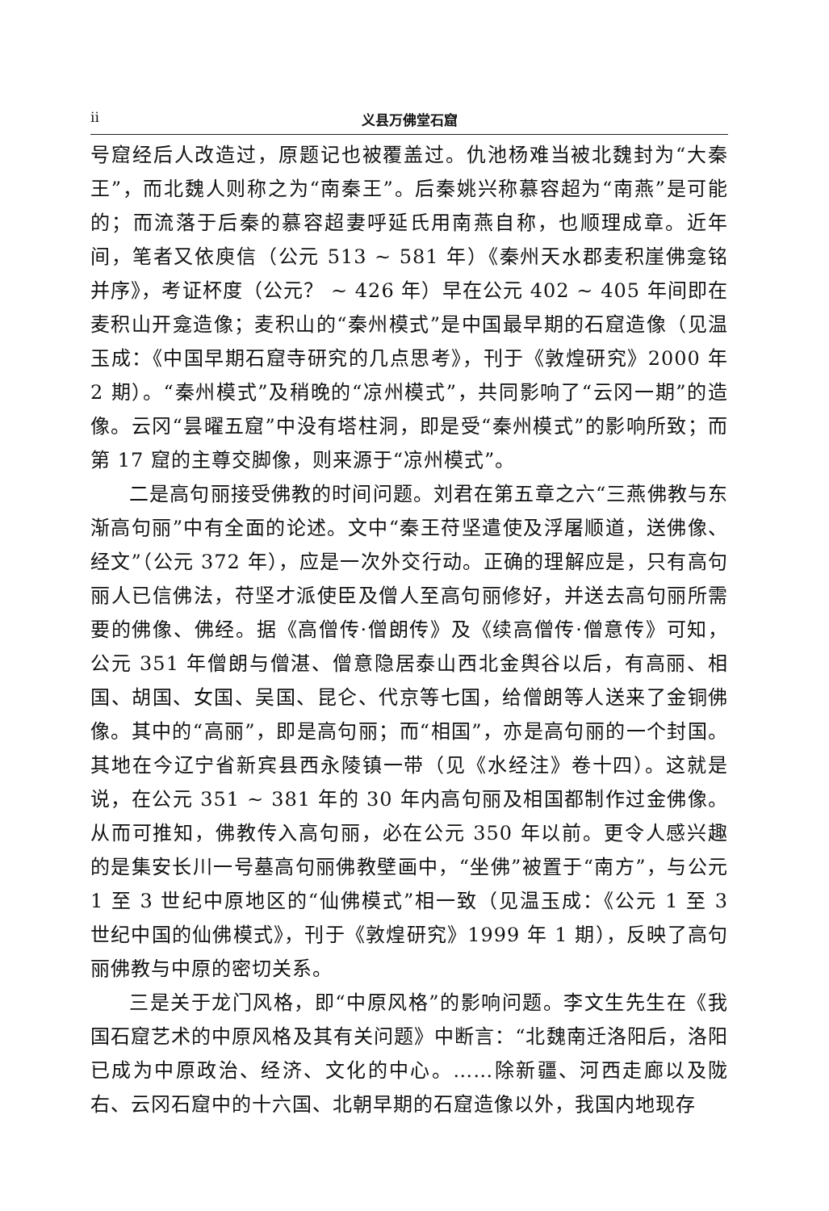ii 义县万佛堂石窟
号窟经后人改造过，原题记也被覆盖过。仇池杨难当被北魏封为“大秦王”，而北魏人则称之为“南秦王”。后秦姚兴称慕容超为“南燕”是可能的；而流落于后秦的慕容超妻呼延氏用南燕自称，也顺理成章。近年间，笔者又依庾信（公元 513 ~ 581 年）《秦州天水郡麦积崖佛龛铭并序》，考证杯度（公元？ ~ 426 年）早在公元 402 ~ 405 年间即在麦积山开龛造像；麦积山的“秦州模式”是中国最早期的石窟造像（见温玉成：《中国早期石窟寺研究的几点思考》，刊于《敦煌研究》2000 年 2 期）。“秦州模式”及稍晚的“凉州模式”，共同影响了“云冈一期”的造像。云冈“昙曜五窟”中没有塔柱洞，即是受“秦州模式”的影响所致；而第 17 窟的主尊交脚像，则来源于“凉州模式”。
二是高句丽接受佛教的时间问题。刘君在第五章之六“三燕佛教与东渐高句丽”中有全面的论述。文中“秦王苻坚遣使及浮屠顺道，送佛像、经文”（公元 372 年），应是一次外交行动。正确的理解应是，只有高句丽人已信佛法，苻坚才派使臣及僧人至高句丽修好，并送去高句丽所需要的佛像、佛经。据《高僧传·僧朗传》及《续高僧传·僧意传》可知，公元 351 年僧朗与僧湛、僧意隐居泰山西北金舆谷以后，有高丽、相国、胡国、女国、吴国、昆仑、代京等七国，给僧朗等人送来了金铜佛像。其中的“高丽”，即是高句丽；而“相国”，亦是高句丽的一个封国。其地在今辽宁省新宾县西永陵镇一带（见《水经注》卷十四）。这就是说，在公元 351 ~ 381 年的 30 年内高句丽及相国都制作过金佛像。从而可推知，佛教传入高句丽，必在公元 350 年以前。更令人感兴趣的是集安长川一号墓高句丽佛教壁画中，“坐佛”被置于“南方”，与公元 1 至 3 世纪中原地区的“仙佛模式”相一致（见温玉成：《公元 1 至 3 世纪中国的仙佛模式》，刊于《敦煌研究》1999 年 1 期），反映了高句丽佛教与中原的密切关系。
三是关于龙门风格，即“中原风格”的影响问题。李文生先生在《我国石窟艺术的中原风格及其有关问题》中断言：“北魏南迁洛阳后，洛阳已成为中原政治、经济、文化的中心。……除新疆、河西走廊以及陇右、云冈石窟中的十六国、北朝早期的石窟造像以外，我国内地现存